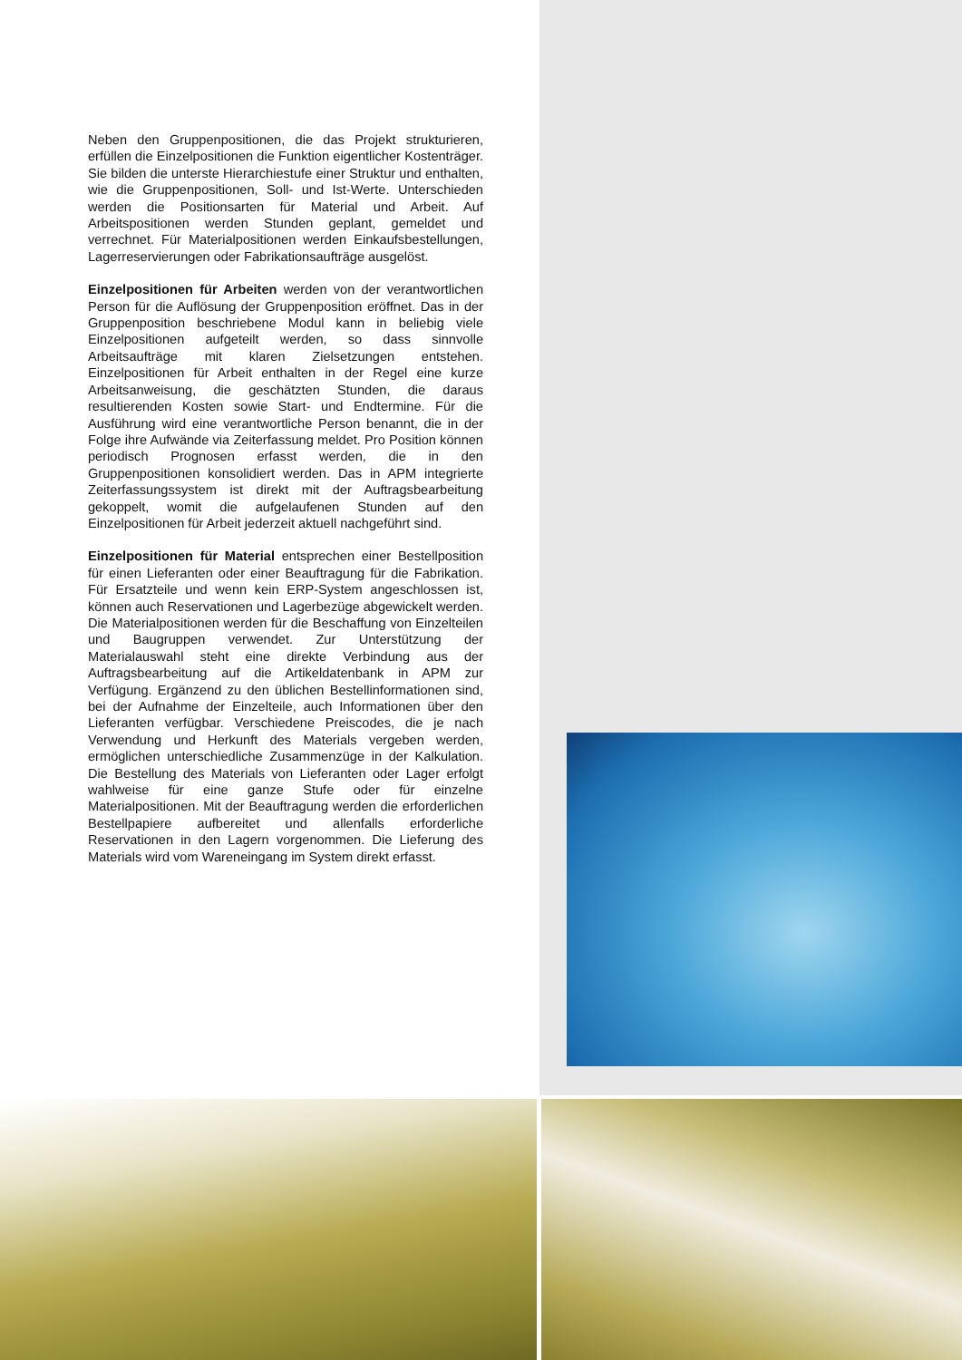Neben den Gruppenpositionen, die das Projekt strukturieren, erfüllen die Einzelpositionen die Funktion eigentlicher Kostenträger. Sie bilden die unterste Hierarchiestufe einer Struktur und enthalten, wie die Gruppenpositionen, Soll- und Ist-Werte. Unterschieden werden die Positionsarten für Material und Arbeit. Auf Arbeitspositionen werden Stunden geplant, gemeldet und verrechnet. Für Materialpositionen werden Einkaufsbestellungen, Lagerreservierungen oder Fabrikationsaufträge ausgelöst.
Einzelpositionen für Arbeiten werden von der verantwortlichen Person für die Auflösung der Gruppenposition eröffnet. Das in der Gruppenposition beschriebene Modul kann in beliebig viele Einzelpositionen aufgeteilt werden, so dass sinnvolle Arbeitsaufträge mit klaren Zielsetzungen entstehen. Einzelpositionen für Arbeit enthalten in der Regel eine kurze Arbeitsanweisung, die geschätzten Stunden, die daraus resultierenden Kosten sowie Start- und Endtermine. Für die Ausführung wird eine verantwortliche Person benannt, die in der Folge ihre Aufwände via Zeiterfassung meldet. Pro Position können periodisch Prognosen erfasst werden, die in den Gruppenpositionen konsolidiert werden. Das in APM integrierte Zeiterfassungssystem ist direkt mit der Auftragsbearbeitung gekoppelt, womit die aufgelaufenen Stunden auf den Einzelpositionen für Arbeit jederzeit aktuell nachgeführt sind.
Einzelpositionen für Material entsprechen einer Bestellposition für einen Lieferanten oder einer Beauftragung für die Fabrikation. Für Ersatzteile und wenn kein ERP-System angeschlossen ist, können auch Reservationen und Lagerbezüge abgewickelt werden. Die Materialpositionen werden für die Beschaffung von Einzelteilen und Baugruppen verwendet. Zur Unterstützung der Materialauswahl steht eine direkte Verbindung aus der Auftragsbearbeitung auf die Artikeldatenbank in APM zur Verfügung. Ergänzend zu den üblichen Bestellinformationen sind, bei der Aufnahme der Einzelteile, auch Informationen über den Lieferanten verfügbar. Verschiedene Preiscodes, die je nach Verwendung und Herkunft des Materials vergeben werden, ermöglichen unterschiedliche Zusammenzüge in der Kalkulation. Die Bestellung des Materials von Lieferanten oder Lager erfolgt wahlweise für eine ganze Stufe oder für einzelne Materialpositionen. Mit der Beauftragung werden die erforderlichen Bestellpapiere aufbereitet und allenfalls erforderliche Reservationen in den Lagern vorgenommen. Die Lieferung des Materials wird vom Wareneingang im System direkt erfasst.